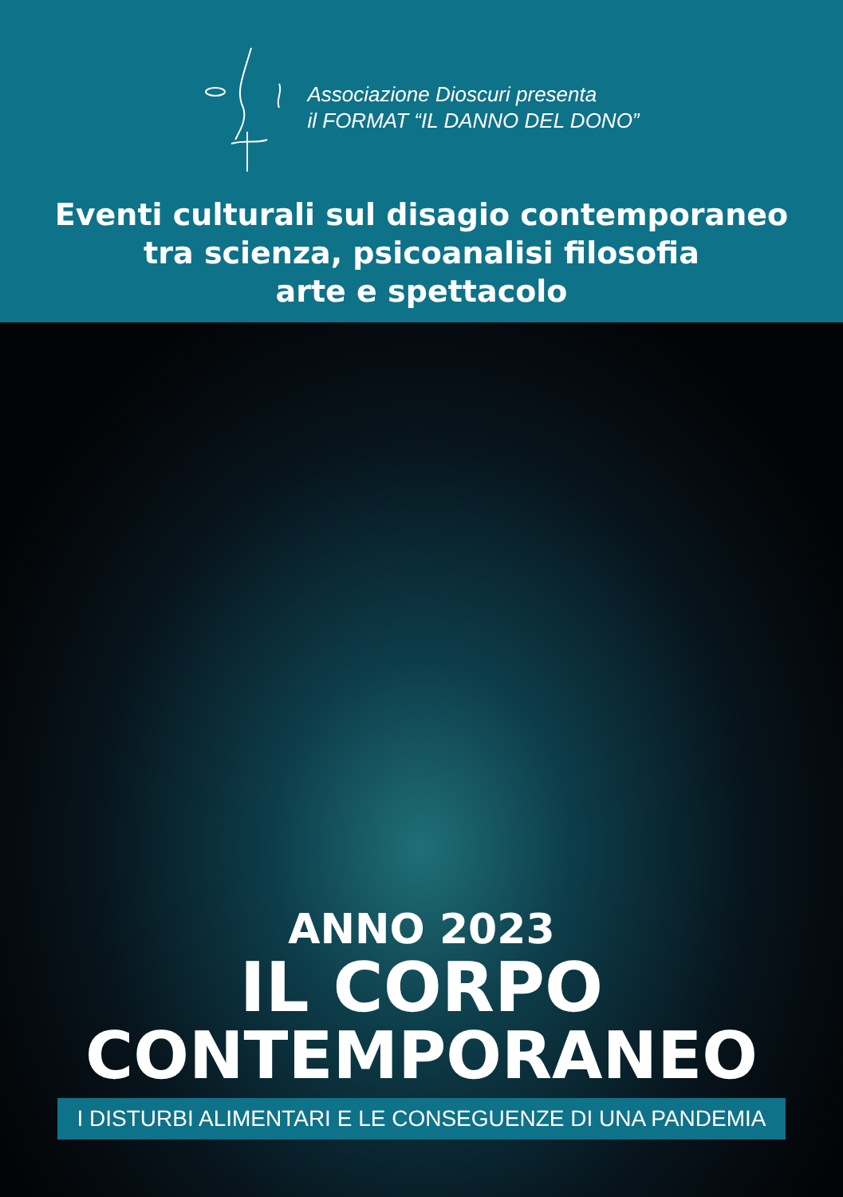Associazione Dioscuri presenta
il FORMAT “IL DANNO DEL DONO”
Eventi culturali sul disagio contemporaneo
tra scienza, psicoanalisi filosofia
arte e spettacolo
ANNO 2023
IL CORPO
CONTEMPORANEO
I DISTURBI ALIMENTARI E LE CONSEGUENZE DI UNA PANDEMIA